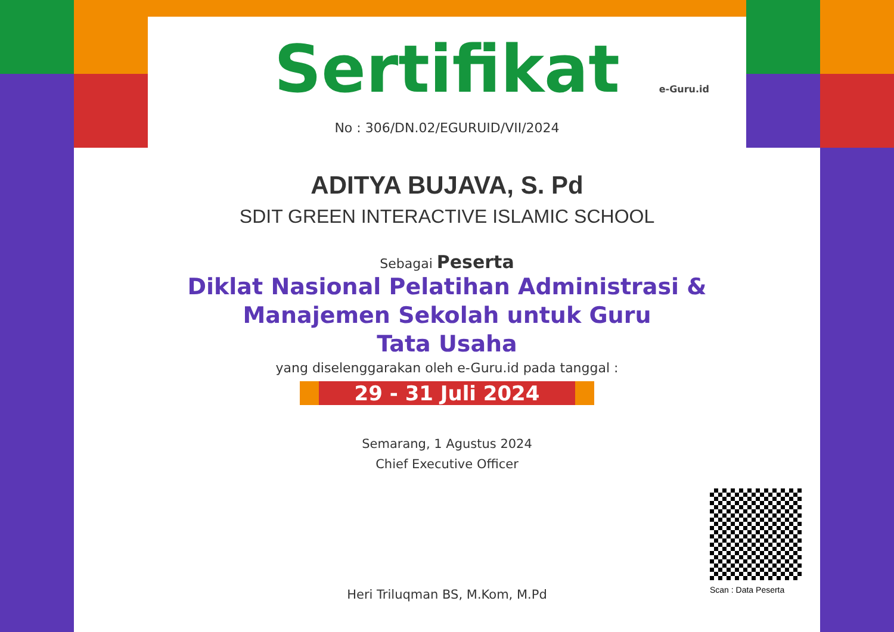e-Guru.id
Sertifikat
No : 306/DN.02/EGURUID/VII/2024
ADITYA BUJAVA, S. Pd
SDIT GREEN INTERACTIVE ISLAMIC SCHOOL
Sebagai Peserta
Diklat Nasional Pelatihan Administrasi &
Manajemen Sekolah untuk Guru
Tata Usaha
yang diselenggarakan oleh e-Guru.id pada tanggal :
29 - 31 Juli 2024
Semarang, 1 Agustus 2024
Chief Executive Officer
Heri Triluqman BS, M.Kom, M.Pd
Scan : Data Peserta